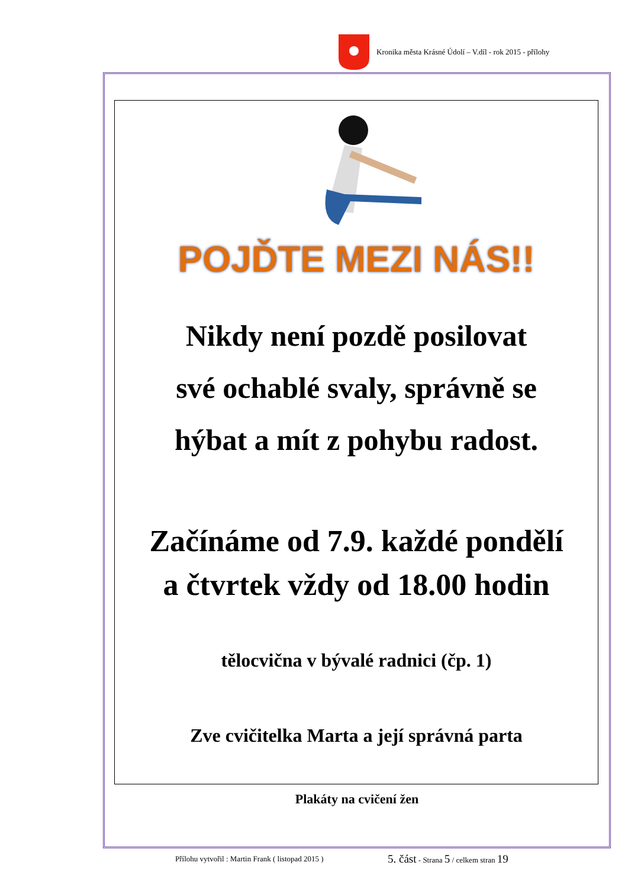Kronika města Krásné Údolí – V.díl - rok 2015 - přílohy
POJĎTE MEZI NÁS!!
Nikdy není pozdě posilovat
své ochablé svaly, správně se
hýbat a mít z pohybu radost.
Začínáme od 7.9. každé pondělí
a čtvrtek vždy od 18.00 hodin
tělocvična v bývalé radnici (čp. 1)
Zve cvičitelka Marta a její správná parta
Plakáty na cvičení žen
Přílohu vytvořil : Martin Frank ( listopad 2015 )
5. část - Strana 5 / celkem stran 19